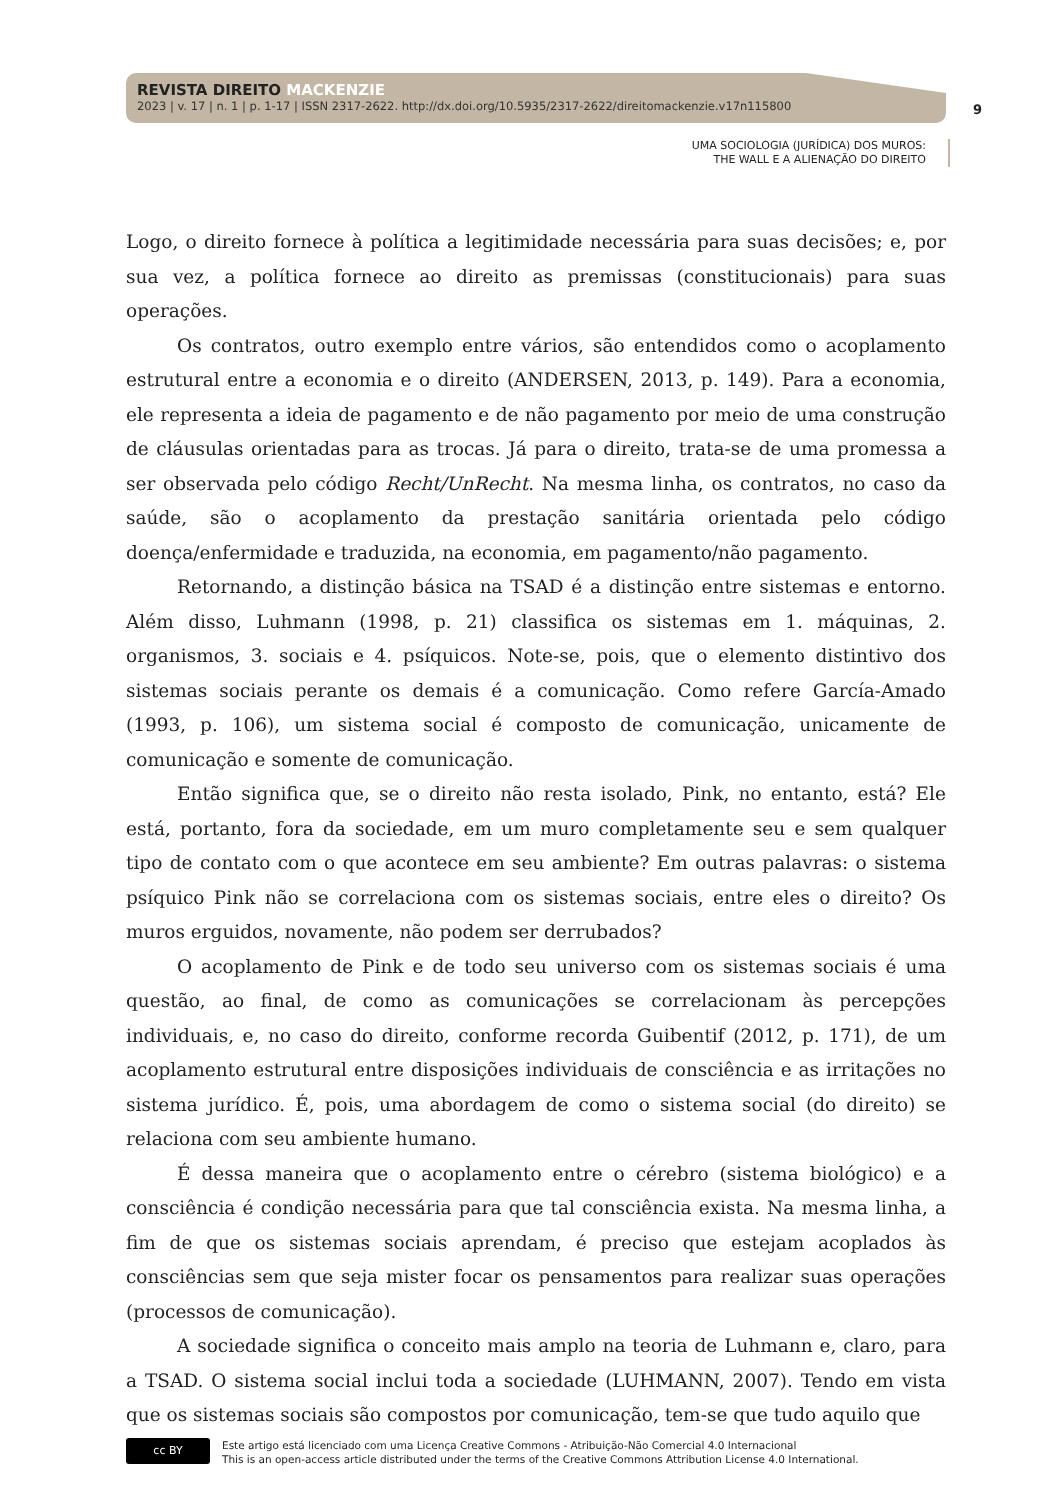REVISTA DIREITO MACKENZIE
2023 | v. 17 | n. 1 | p. 1-17 | ISSN 2317-2622. http://dx.doi.org/10.5935/2317-2622/direitomackenzie.v17n115800
9
UMA SOCIOLOGIA (JURÍDICA) DOS MUROS:
THE WALL E A ALIENAÇÃO DO DIREITO
Logo, o direito fornece à política a legitimidade necessária para suas decisões; e, por sua vez, a política fornece ao direito as premissas (constitucionais) para suas operações.
Os contratos, outro exemplo entre vários, são entendidos como o acoplamento estrutural entre a economia e o direito (ANDERSEN, 2013, p. 149). Para a economia, ele representa a ideia de pagamento e de não pagamento por meio de uma construção de cláusulas orientadas para as trocas. Já para o direito, trata-se de uma promessa a ser observada pelo código Recht/UnRecht. Na mesma linha, os contratos, no caso da saúde, são o acoplamento da prestação sanitária orientada pelo código doença/enfermidade e traduzida, na economia, em pagamento/não pagamento.
Retornando, a distinção básica na TSAD é a distinção entre sistemas e entorno. Além disso, Luhmann (1998, p. 21) classifica os sistemas em 1. máquinas, 2. organismos, 3. sociais e 4. psíquicos. Note-se, pois, que o elemento distintivo dos sistemas sociais perante os demais é a comunicação. Como refere García-Amado (1993, p. 106), um sistema social é composto de comunicação, unicamente de comunicação e somente de comunicação.
Então significa que, se o direito não resta isolado, Pink, no entanto, está? Ele está, portanto, fora da sociedade, em um muro completamente seu e sem qualquer tipo de contato com o que acontece em seu ambiente? Em outras palavras: o sistema psíquico Pink não se correlaciona com os sistemas sociais, entre eles o direito? Os muros erguidos, novamente, não podem ser derrubados?
O acoplamento de Pink e de todo seu universo com os sistemas sociais é uma questão, ao final, de como as comunicações se correlacionam às percepções individuais, e, no caso do direito, conforme recorda Guibentif (2012, p. 171), de um acoplamento estrutural entre disposições individuais de consciência e as irritações no sistema jurídico. É, pois, uma abordagem de como o sistema social (do direito) se relaciona com seu ambiente humano.
É dessa maneira que o acoplamento entre o cérebro (sistema biológico) e a consciência é condição necessária para que tal consciência exista. Na mesma linha, a fim de que os sistemas sociais aprendam, é preciso que estejam acoplados às consciências sem que seja mister focar os pensamentos para realizar suas operações (processos de comunicação).
A sociedade significa o conceito mais amplo na teoria de Luhmann e, claro, para a TSAD. O sistema social inclui toda a sociedade (LUHMANN, 2007). Tendo em vista que os sistemas sociais são compostos por comunicação, tem-se que tudo aquilo que
cc BY
Este artigo está licenciado com uma Licença Creative Commons - Atribuição-Não Comercial 4.0 Internacional
This is an open-access article distributed under the terms of the Creative Commons Attribution License 4.0 International.